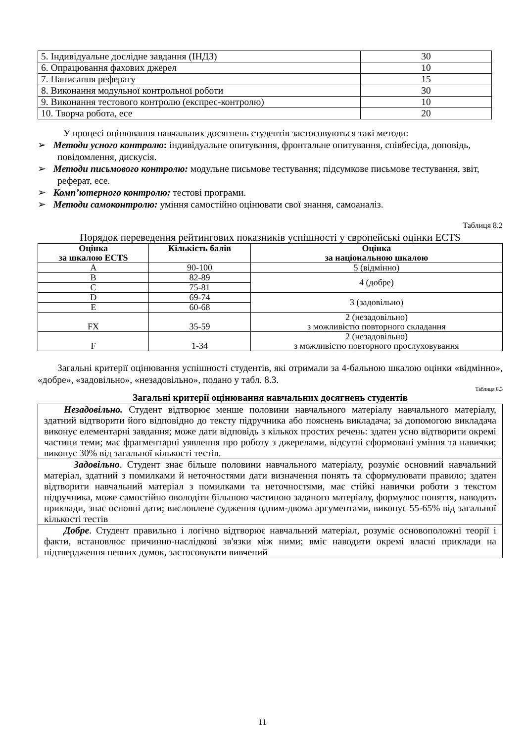| 5. Індивідуальне дослідне завдання (ІНДЗ) | 30 |
| 6. Опрацювання фахових джерел | 10 |
| 7. Написання реферату | 15 |
| 8. Виконання модульної контрольної роботи | 30 |
| 9. Виконання тестового контролю (експрес-контролю) | 10 |
| 10. Творча робота, есе | 20 |
У процесі оцінювання навчальних досягнень студентів застосовуються такі методи:
➢ Методи усного контролю: індивідуальне опитування, фронтальне опитування, співбесіда, доповідь, повідомлення, дискусія.
➢ Методи письмового контролю: модульне письмове тестування; підсумкове письмове тестування, звіт, реферат, есе.
➢ Комп’ютерного контролю: тестові програми.
➢ Методи самоконтролю: уміння самостійно оцінювати свої знання, самоаналіз.
Таблиця 8.2
Порядок переведення рейтингових показників успішності у європейські оцінки ECTS
| Оцінка за шкалою ECTS | Кількість балів | Оцінка за національною шкалою |
| --- | --- | --- |
| A | 90-100 | 5 (відмінно) |
| B | 82-89 | 4 (добре) |
| C | 75-81 | |
| D | 69-74 | 3 (задовільно) |
| E | 60-68 | |
| FX | 35-59 | 2 (незадовільно) з можливістю повторного складання |
| F | 1-34 | 2 (незадовільно) з можливістю повторного прослуховування |
Загальні критерії оцінювання успішності студентів, які отримали за 4-бальною шкалою оцінки «відмінно», «добре», «задовільно», «незадовільно», подано у табл. 8.3.
Таблиця 8.3
Загальні критерії оцінювання навчальних досягнень студентів
| Незадовільно. Студент відтворює менше половини навчального матеріалу навчального матеріалу, здатний відтворити його відповідно до тексту підручника або пояснень викладача; за допомогою викладача виконує елементарні завдання; може дати відповідь з кількох простих речень: здатен усно відтворити окремі частини теми; має фрагментарні уявлення про роботу з джерелами, відсутні сформовані уміння та навички; виконує 30% від загальної кількості тестів. |
| Задовільно . Студент знає більше половини навчального матеріалу, розуміє основний навчальний матеріал, здатний з помилками й неточностями дати визначення понять та сформулювати правило; здатен відтворити навчальний матеріал з помилками та неточностями, має стійкі навички роботи з текстом підручника, може самостійно оволодіти більшою частиною заданого матеріалу, формулює поняття, наводить приклади, знає основні дати; висловлене судження одним-двома аргументами, виконує 55-65% від загальної кількості тестів |
| Добре . Студент правильно і логічно відтворює навчальний матеріал, розуміє основоположні теорії і факти, встановлює причинно-наслідкові зв'язки між ними; вміє наводити окремі власні приклади на підтвердження певних думок, застосовувати вивчений |
11